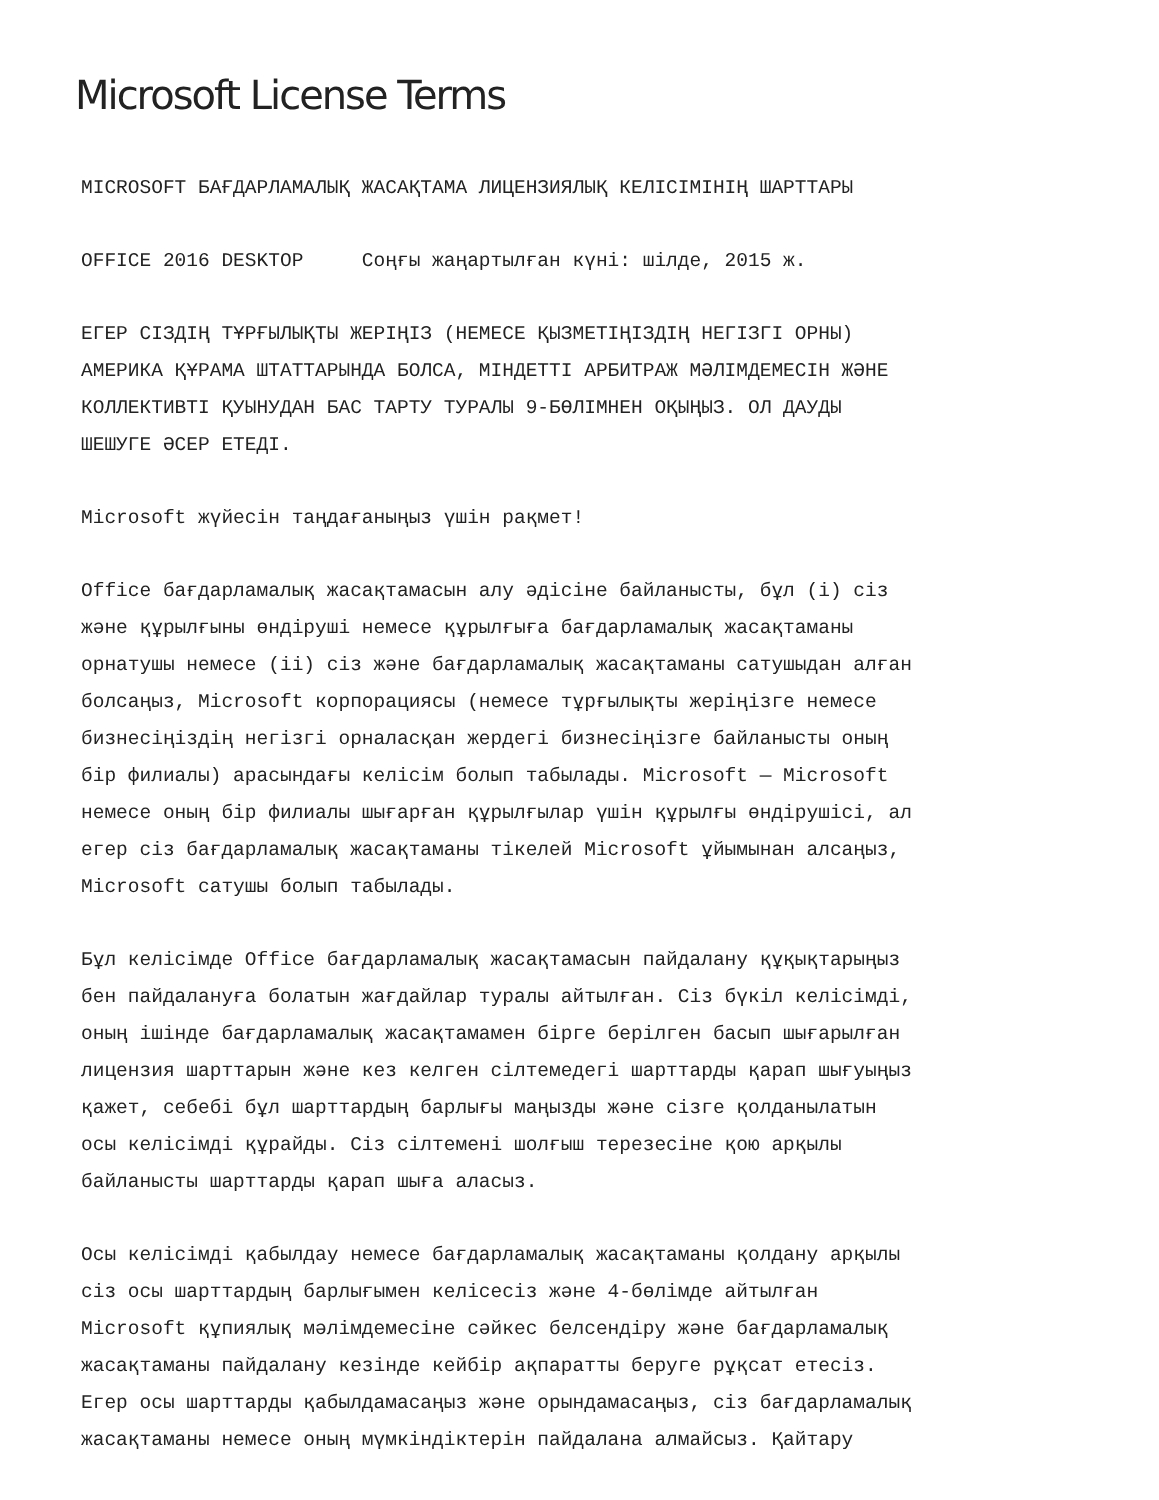Microsoft License Terms
MICROSOFT БАҒДАРЛАМАЛЫҚ ЖАСАҚТАМА ЛИЦЕНЗИЯЛЫҚ КЕЛІСІМІНІҢ ШАРТТАРЫ
OFFICE 2016 DESKTOP Соңғы жаңартылған күні: шілде, 2015 ж.
ЕГЕР СІЗДІҢ ТҰРҒЫЛЫҚТЫ ЖЕРІҢІЗ (НЕМЕСЕ ҚЫЗМЕТІҢІЗДІҢ НЕГІЗГІ ОРНЫ) АМЕРИКА ҚҰРАМА ШТАТТАРЫНДА БОЛСА, МІНДЕТТІ АРБИТРАЖ МӘЛІМДЕМЕСІН ЖӘНЕ КОЛЛЕКТИВТІ ҚУЫНУДАН БАС ТАРТУ ТУРАЛЫ 9-БӨЛІМНЕН ОҚЫҢЫЗ. ОЛ ДАУДЫ ШЕШУГЕ ӘСЕР ЕТЕДІ.
Microsoft жүйесін таңдағаныңыз үшін рақмет!
Office бағдарламалық жасақтамасын алу әдісіне байланысты, бұл (i) сіз және құрылғыны өндіруші немесе құрылғыға бағдарламалық жасақтаманы орнатушы немесе (ii) сіз және бағдарламалық жасақтаманы сатушыдан алған болсаңыз, Microsoft корпорациясы (немесе тұрғылықты жеріңізге немесе бизнесіңіздің негізгі орналасқан жердегі бизнесіңізге байланысты оның бір филиалы) арасындағы келісім болып табылады. Microsoft — Microsoft немесе оның бір филиалы шығарған құрылғылар үшін құрылғы өндірушісі, ал егер сіз бағдарламалық жасақтаманы тікелей Microsoft ұйымынан алсаңыз, Microsoft сатушы болып табылады.
Бұл келісімде Office бағдарламалық жасақтамасын пайдалану құқықтарыңыз бен пайдалануға болатын жағдайлар туралы айтылған. Сіз бүкіл келісімді, оның ішінде бағдарламалық жасақтамамен бірге берілген басып шығарылған лицензия шарттарын және кез келген сілтемедегі шарттарды қарап шығуыңыз қажет, себебі бұл шарттардың барлығы маңызды және сізге қолданылатын осы келісімді құрайды. Сіз сілтемені шолғыш терезесіне қою арқылы байланысты шарттарды қарап шыға аласыз.
Осы келісімді қабылдау немесе бағдарламалық жасақтаманы қолдану арқылы сіз осы шарттардың барлығымен келісесіз және 4-бөлімде айтылған Microsoft құпиялық мәлімдемесіне сәйкес белсендіру және бағдарламалық жасақтаманы пайдалану кезінде кейбір ақпаратты беруге рұқсат етесіз. Егер осы шарттарды қабылдамасаңыз және орындамасаңыз, сіз бағдарламалық жасақтаманы немесе оның мүмкіндіктерін пайдалана алмайсыз. Қайтару